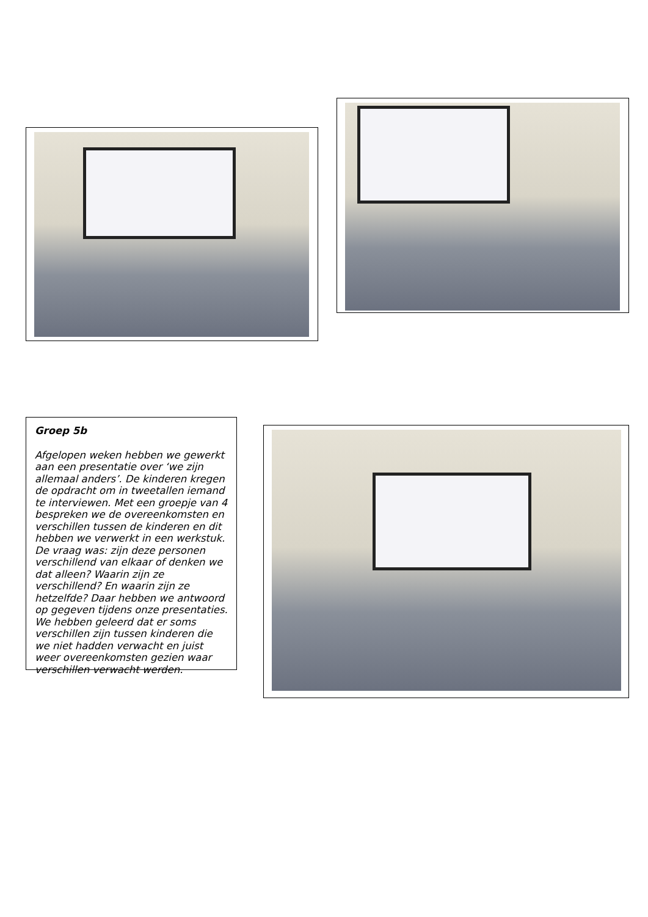Groep 5b
Afgelopen weken hebben we gewerkt aan een presentatie over ‘we zijn allemaal anders’. De kinderen kregen de opdracht om in tweetallen iemand te interviewen. Met een groepje van 4 bespreken we de overeenkomsten en verschillen tussen de kinderen en dit hebben we verwerkt in een werkstuk. De vraag was: zijn deze personen verschillend van elkaar of denken we dat alleen? Waarin zijn ze verschillend? En waarin zijn ze hetzelfde? Daar hebben we antwoord op gegeven tijdens onze presentaties. We hebben geleerd dat er soms verschillen zijn tussen kinderen die we niet hadden verwacht en juist weer overeenkomsten gezien waar verschillen verwacht werden.